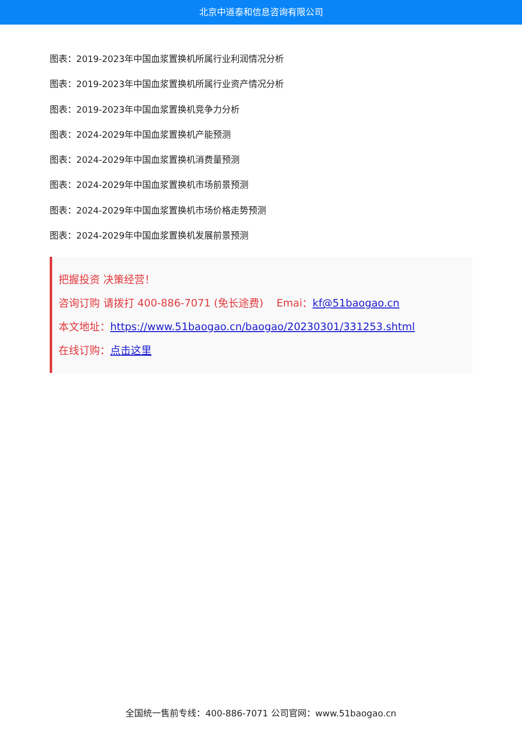北京中道泰和信息咨询有限公司
图表：2019-2023年中国血浆置换机所属行业利润情况分析
图表：2019-2023年中国血浆置换机所属行业资产情况分析
图表：2019-2023年中国血浆置换机竞争力分析
图表：2024-2029年中国血浆置换机产能预测
图表：2024-2029年中国血浆置换机消费量预测
图表：2024-2029年中国血浆置换机市场前景预测
图表：2024-2029年中国血浆置换机市场价格走势预测
图表：2024-2029年中国血浆置换机发展前景预测
把握投资 决策经营！
咨询订购 请拨打 400-886-7071 (免长途费) Emai：kf@51baogao.cn
本文地址：https://www.51baogao.cn/baogao/20230301/331253.shtml
在线订购：点击这里
全国统一售前专线：400-886-7071 公司官网：www.51baogao.cn